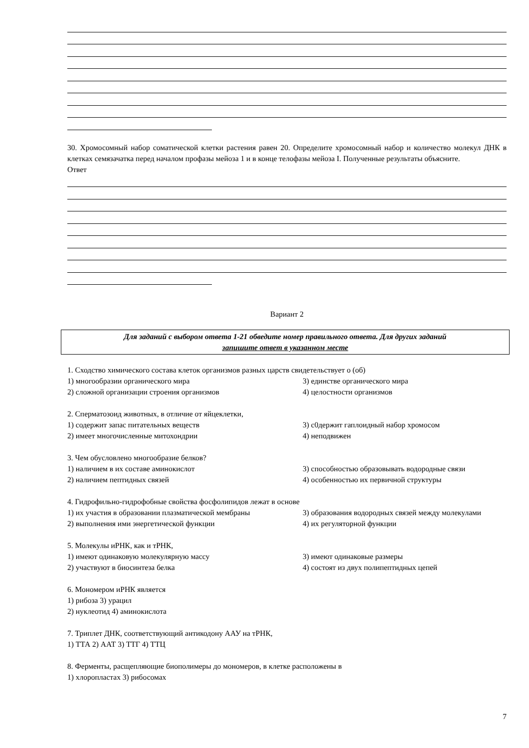30. Хромосомный набор соматической клетки растения равен 20. Определите хромосомный набор и количество молекул ДНК в клетках семязачатка перед началом профазы мейоза 1 и в конце телофазы мейоза I. Полученные результаты объясните.
Ответ
Вариант 2
Для заданий с выбором ответа 1-21 обведите номер правильного ответа. Для других заданий
запишите ответ в указанном месте
1. Сходство химического состава клеток организмов разных царств свидетельствует о (об)
1) многообразии органического мира 3) единстве органического мира
2) сложной организации строения организмов 4) целостности организмов
2. Сперматозоид животных, в отличие от яйцеклетки,
1) содержит запас питательных веществ 3) с0держит гаплоидный набор хромосом
2) имеет многочисленные митохондрии 4) неподвижен
3. Чем обусловлено многообразие белков?
1) наличием в их составе аминокислот
2) наличием пептидных связей
3) способностью образовывать водородные связи
4) особенностью их первичной структуры
4. Гидрофильно-гидрофобные свойства фосфолипидов лежат в основе
1) их участия в образовании плазматической мембраны
3) образования водородных связей между молекулами
2) выполнения ими энергетической функции 4) их регуляторной функции
5. Молекулы иРНК, как и тРНК,
1) имеют одинаковую молекулярную массу 3) имеют одинаковые размеры
2) участвуют в биосинтеза белка 4) состоят из двух полипептидных цепей
6. Мономером иРНК является
1) рибоза 3) урацил
2) нуклеотид 4) аминокислота
7. Триплет ДНК, соответствующий антикодону ААУ на тРНК,
1) ТТА 2) ААТ 3) ТТГ 4) ТТЦ
8. Ферменты, расщепляющие биополимеры до мономеров, в клетке расположены в
1) хлоропластах 3) рибосомах
7